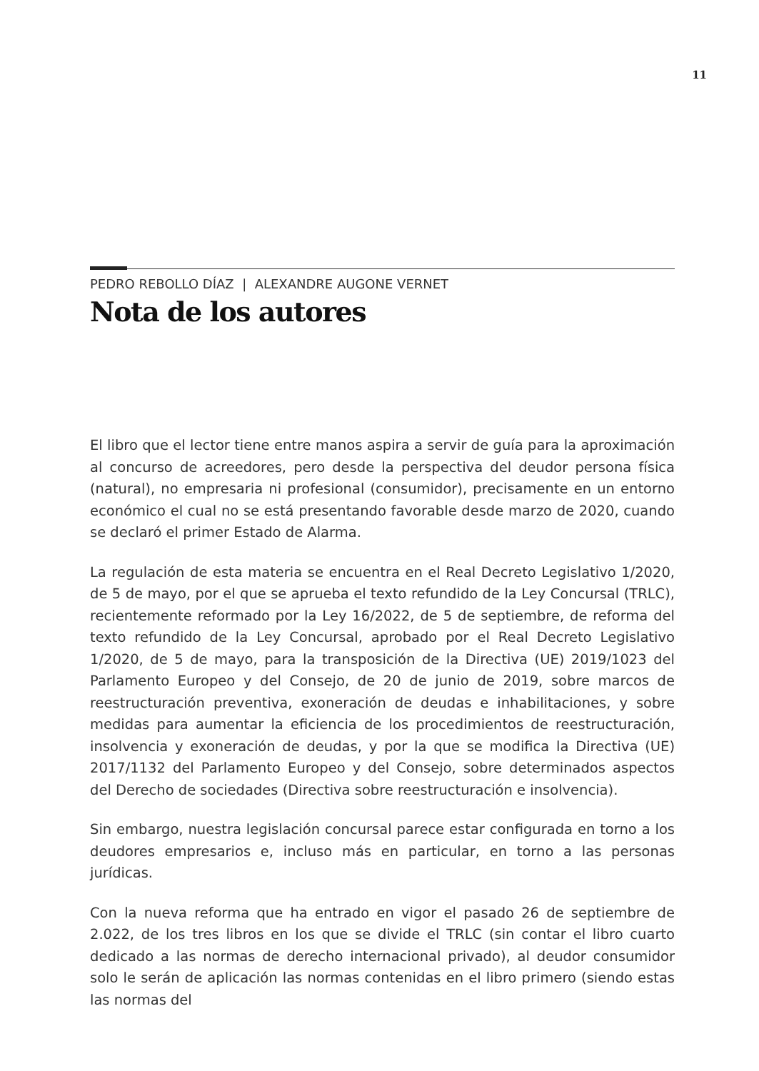11
PEDRO REBOLLO DÍAZ | ALEXANDRE AUGONE VERNET
Nota de los autores
El libro que el lector tiene entre manos aspira a servir de guía para la aproximación al concurso de acreedores, pero desde la perspectiva del deudor persona física (natural), no empresaria ni profesional (consumidor), precisamente en un entorno económico el cual no se está presentando favorable desde marzo de 2020, cuando se declaró el primer Estado de Alarma.
La regulación de esta materia se encuentra en el Real Decreto Legislativo 1/2020, de 5 de mayo, por el que se aprueba el texto refundido de la Ley Concursal (TRLC), recientemente reformado por la Ley 16/2022, de 5 de septiembre, de reforma del texto refundido de la Ley Concursal, aprobado por el Real Decreto Legislativo 1/2020, de 5 de mayo, para la transposición de la Directiva (UE) 2019/1023 del Parlamento Europeo y del Consejo, de 20 de junio de 2019, sobre marcos de reestructuración preventiva, exoneración de deudas e inhabilitaciones, y sobre medidas para aumentar la eficiencia de los procedimientos de reestructuración, insolvencia y exoneración de deudas, y por la que se modifica la Directiva (UE) 2017/1132 del Parlamento Europeo y del Consejo, sobre determinados aspectos del Derecho de sociedades (Directiva sobre reestructuración e insolvencia).
Sin embargo, nuestra legislación concursal parece estar configurada en torno a los deudores empresarios e, incluso más en particular, en torno a las personas jurídicas.
Con la nueva reforma que ha entrado en vigor el pasado 26 de septiembre de 2.022, de los tres libros en los que se divide el TRLC (sin contar el libro cuarto dedicado a las normas de derecho internacional privado), al deudor consumidor solo le serán de aplicación las normas contenidas en el libro primero (siendo estas las normas del